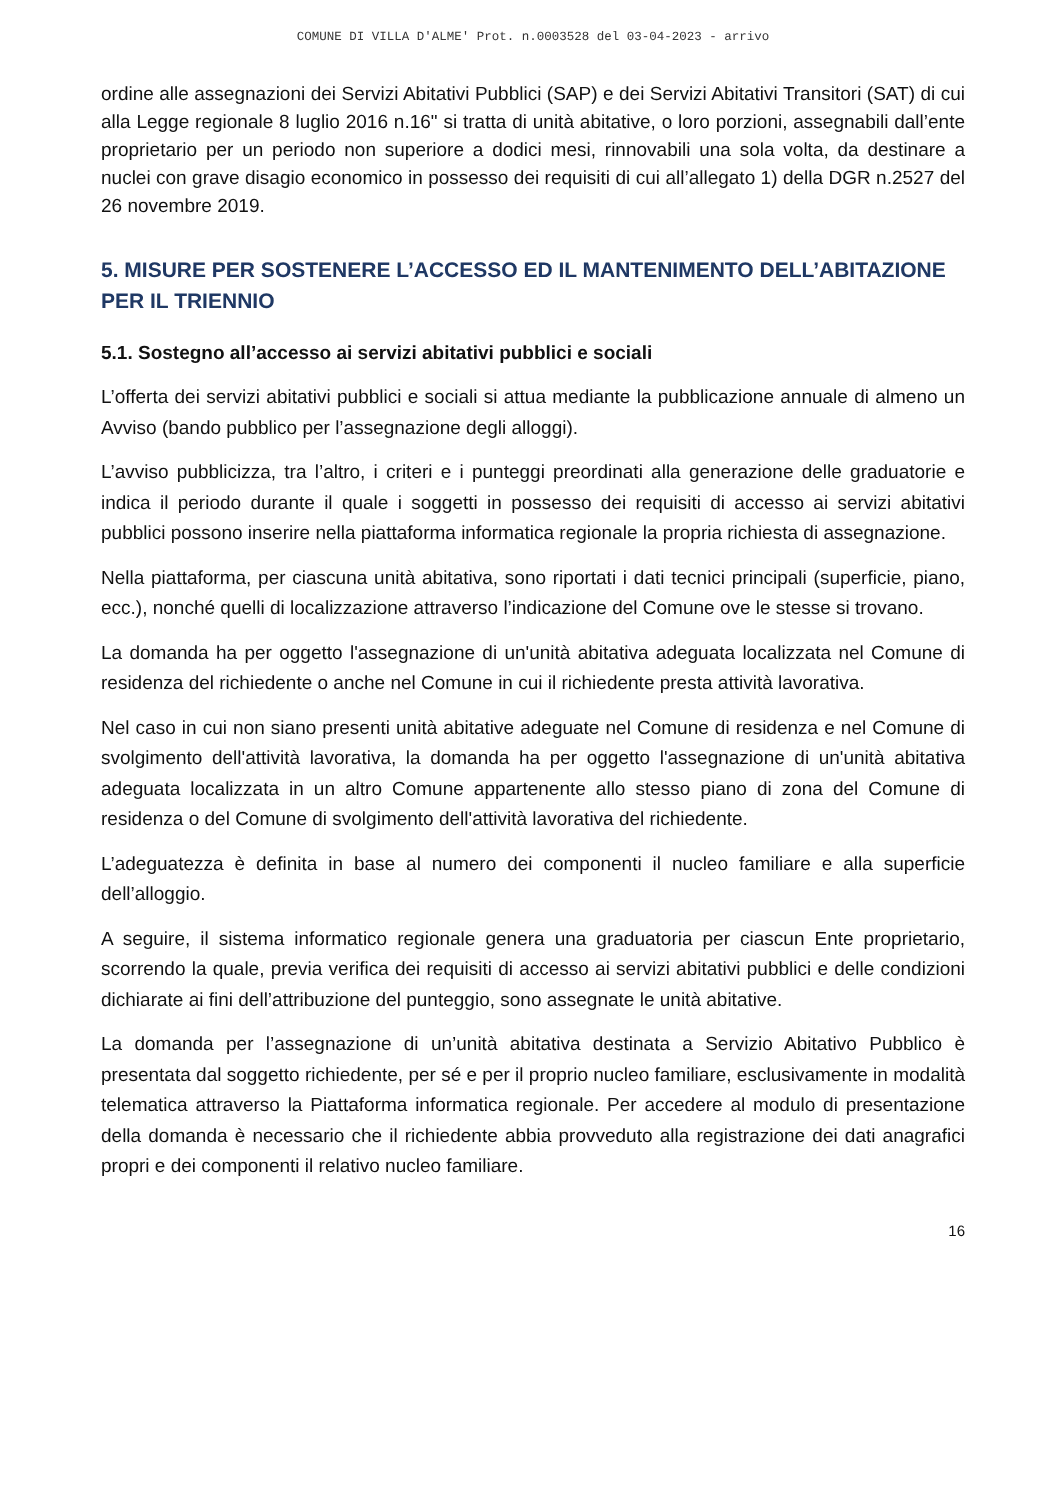COMUNE DI VILLA D'ALME' Prot. n.0003528 del 03-04-2023 - arrivo
ordine alle assegnazioni dei Servizi Abitativi Pubblici (SAP) e dei Servizi Abitativi Transitori (SAT) di cui alla Legge regionale 8 luglio 2016 n.16" si tratta di unità abitative, o loro porzioni, assegnabili dall’ente proprietario per un periodo non superiore a dodici mesi, rinnovabili una sola volta, da destinare a nuclei con grave disagio economico in possesso dei requisiti di cui all’allegato 1) della DGR n.2527 del 26 novembre 2019.
5. MISURE PER SOSTENERE L’ACCESSO ED IL MANTENIMENTO DELL’ABITAZIONE PER IL TRIENNIO
5.1. Sostegno all’accesso ai servizi abitativi pubblici e sociali
L’offerta dei servizi abitativi pubblici e sociali si attua mediante la pubblicazione annuale di almeno un Avviso (bando pubblico per l’assegnazione degli alloggi).
L’avviso pubblicizza, tra l’altro, i criteri e i punteggi preordinati alla generazione delle graduatorie e indica il periodo durante il quale i soggetti in possesso dei requisiti di accesso ai servizi abitativi pubblici possono inserire nella piattaforma informatica regionale la propria richiesta di assegnazione.
Nella piattaforma, per ciascuna unità abitativa, sono riportati i dati tecnici principali (superficie, piano, ecc.), nonché quelli di localizzazione attraverso l’indicazione del Comune ove le stesse si trovano.
La domanda ha per oggetto l'assegnazione di un'unità abitativa adeguata localizzata nel Comune di residenza del richiedente o anche nel Comune in cui il richiedente presta attività lavorativa.
Nel caso in cui non siano presenti unità abitative adeguate nel Comune di residenza e nel Comune di svolgimento dell'attività lavorativa, la domanda ha per oggetto l'assegnazione di un'unità abitativa adeguata localizzata in un altro Comune appartenente allo stesso piano di zona del Comune di residenza o del Comune di svolgimento dell'attività lavorativa del richiedente.
L’adeguatezza è definita in base al numero dei componenti il nucleo familiare e alla superficie dell’alloggio.
A seguire, il sistema informatico regionale genera una graduatoria per ciascun Ente proprietario, scorrendo la quale, previa verifica dei requisiti di accesso ai servizi abitativi pubblici e delle condizioni dichiarate ai fini dell’attribuzione del punteggio, sono assegnate le unità abitative.
La domanda per l’assegnazione di un’unità abitativa destinata a Servizio Abitativo Pubblico è presentata dal soggetto richiedente, per sé e per il proprio nucleo familiare, esclusivamente in modalità telematica attraverso la Piattaforma informatica regionale. Per accedere al modulo di presentazione della domanda è necessario che il richiedente abbia provveduto alla registrazione dei dati anagrafici propri e dei componenti il relativo nucleo familiare.
16